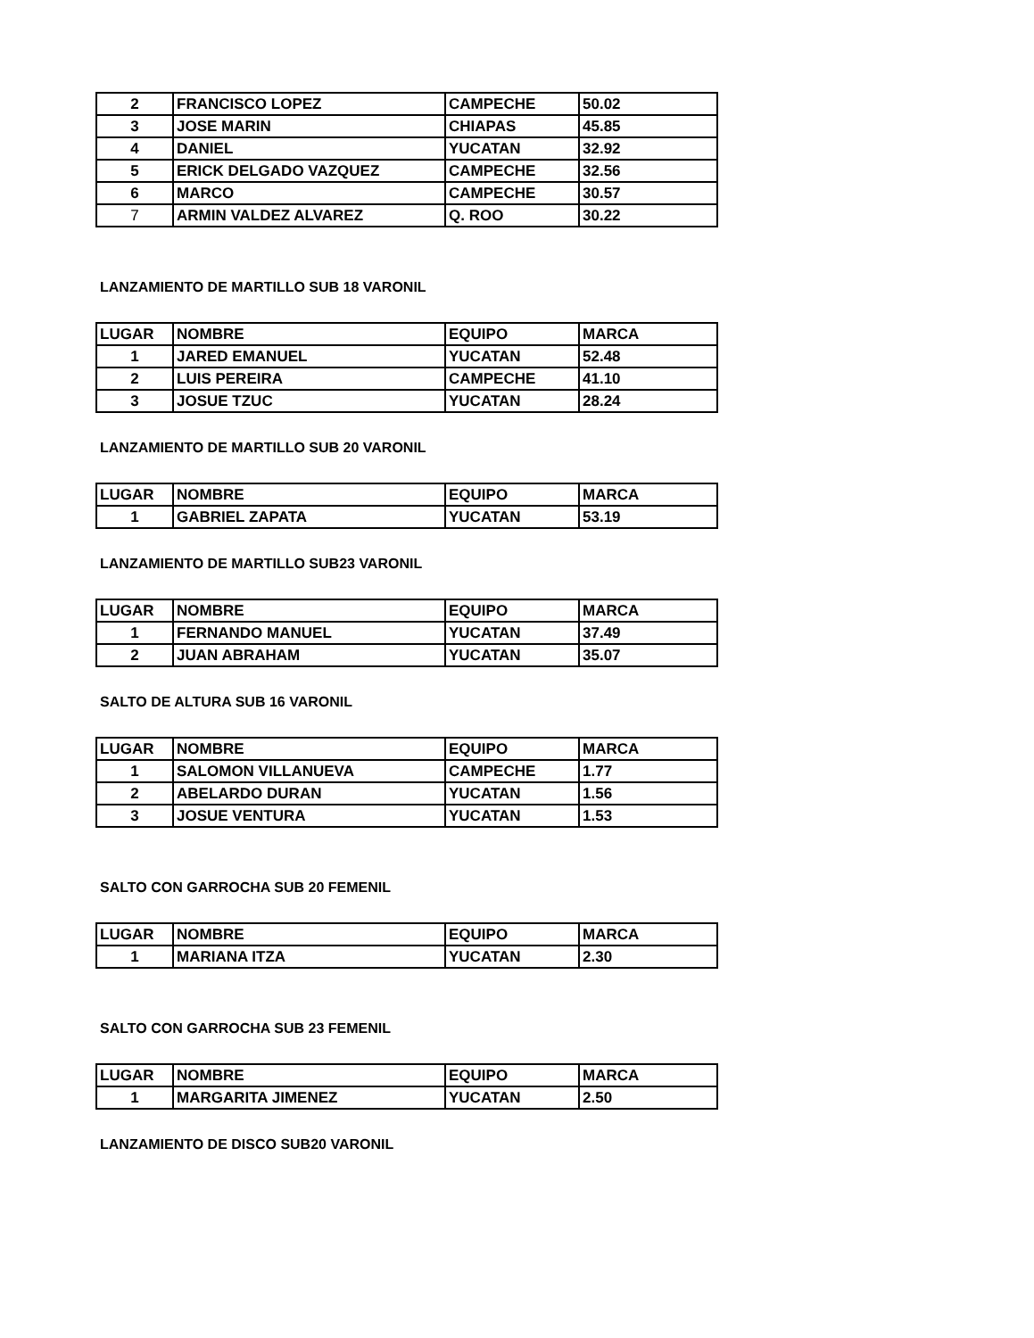| 2 | FRANCISCO LOPEZ | CAMPECHE | 50.02 |
| 3 | JOSE MARIN | CHIAPAS | 45.85 |
| 4 | DANIEL | YUCATAN | 32.92 |
| 5 | ERICK DELGADO VAZQUEZ | CAMPECHE | 32.56 |
| 6 | MARCO | CAMPECHE | 30.57 |
| 7 | ARMIN VALDEZ ALVAREZ | Q. ROO | 30.22 |
LANZAMIENTO DE MARTILLO SUB 18 VARONIL
| LUGAR | NOMBRE | EQUIPO | MARCA |
| 1 | JARED EMANUEL | YUCATAN | 52.48 |
| 2 | LUIS PEREIRA | CAMPECHE | 41.10 |
| 3 | JOSUE TZUC | YUCATAN | 28.24 |
LANZAMIENTO DE MARTILLO SUB 20 VARONIL
| LUGAR | NOMBRE | EQUIPO | MARCA |
| 1 | GABRIEL ZAPATA | YUCATAN | 53.19 |
LANZAMIENTO DE MARTILLO SUB23 VARONIL
| LUGAR | NOMBRE | EQUIPO | MARCA |
| 1 | FERNANDO MANUEL | YUCATAN | 37.49 |
| 2 | JUAN ABRAHAM | YUCATAN | 35.07 |
SALTO DE ALTURA SUB 16 VARONIL
| LUGAR | NOMBRE | EQUIPO | MARCA |
| 1 | SALOMON VILLANUEVA | CAMPECHE | 1.77 |
| 2 | ABELARDO DURAN | YUCATAN | 1.56 |
| 3 | JOSUE VENTURA | YUCATAN | 1.53 |
SALTO CON GARROCHA SUB 20 FEMENIL
| LUGAR | NOMBRE | EQUIPO | MARCA |
| 1 | MARIANA ITZA | YUCATAN | 2.30 |
SALTO CON GARROCHA SUB 23 FEMENIL
| LUGAR | NOMBRE | EQUIPO | MARCA |
| 1 | MARGARITA JIMENEZ | YUCATAN | 2.50 |
LANZAMIENTO DE DISCO SUB20 VARONIL